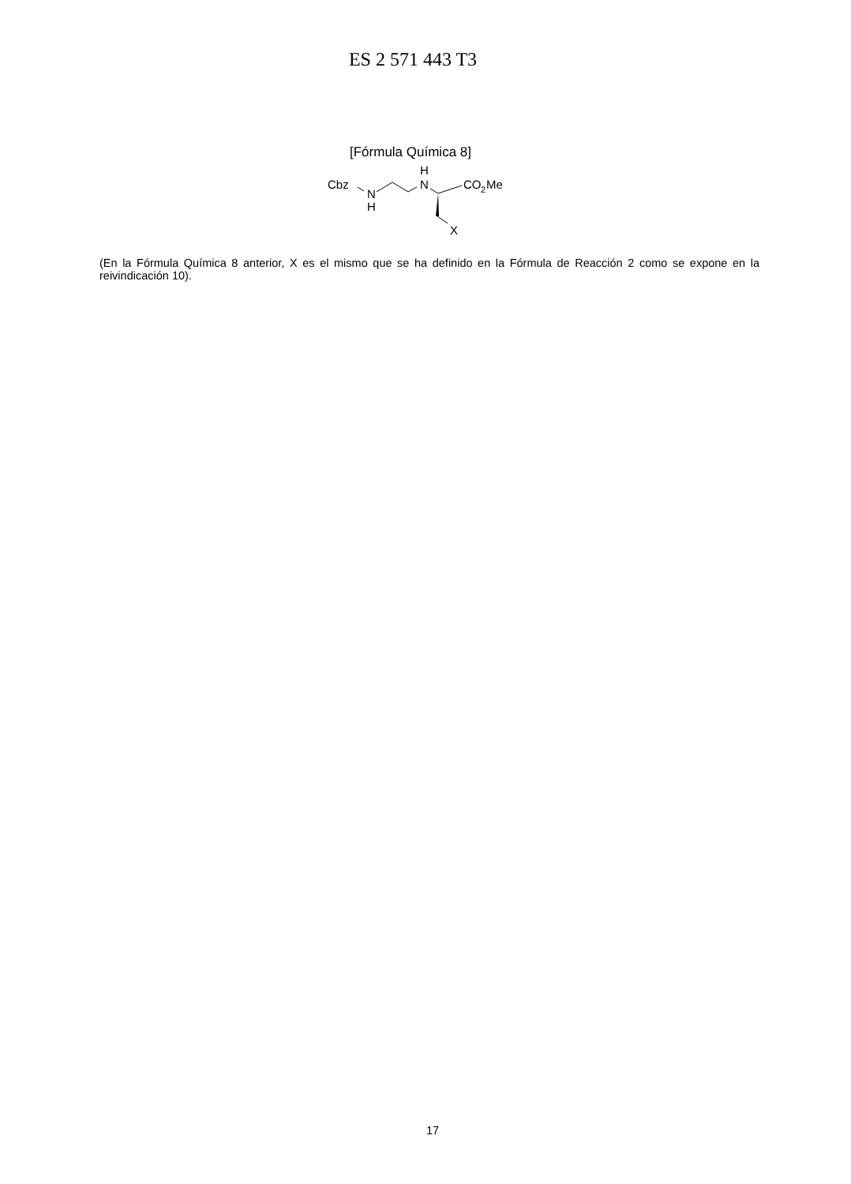ES 2 571 443 T3
[Fórmula Química 8]
Cbz
N
H
H
N
CO
2
Me
X
(En la Fórmula Química 8 anterior, X es el mismo que se ha definido en la Fórmula de Reacción 2 como se expone en la reivindicación 10).
17